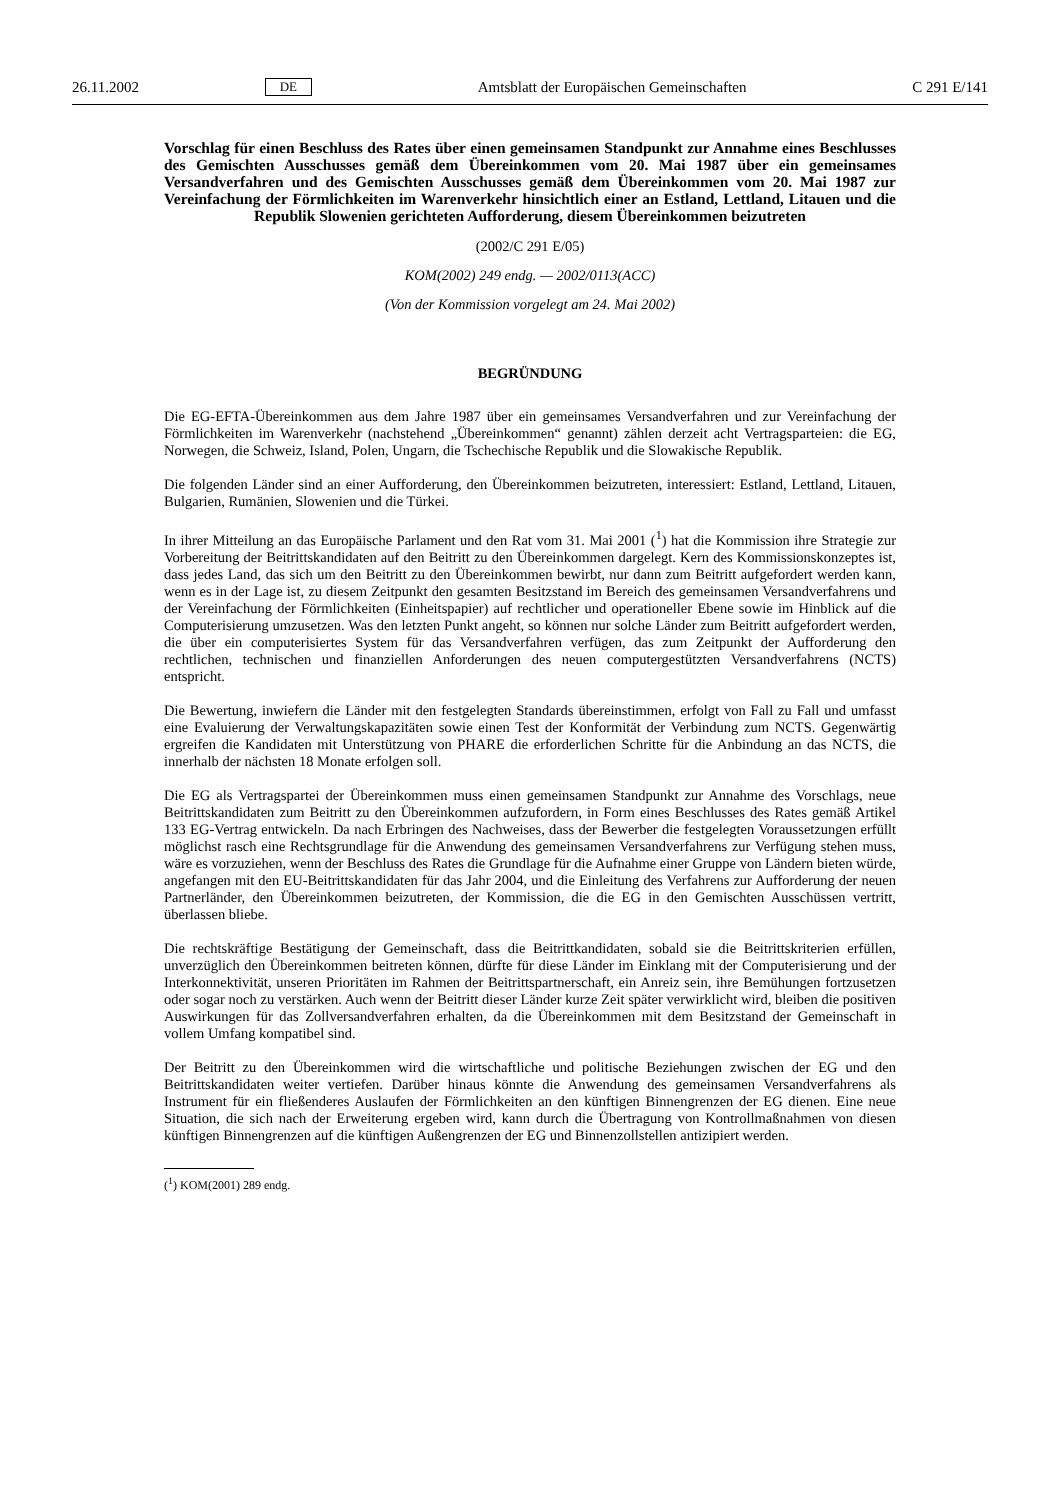26.11.2002 DE Amtsblatt der Europäischen Gemeinschaften C 291 E/141
Vorschlag für einen Beschluss des Rates über einen gemeinsamen Standpunkt zur Annahme eines Beschlusses des Gemischten Ausschusses gemäß dem Übereinkommen vom 20. Mai 1987 über ein gemeinsames Versandverfahren und des Gemischten Ausschusses gemäß dem Übereinkommen vom 20. Mai 1987 zur Vereinfachung der Förmlichkeiten im Warenverkehr hinsichtlich einer an Estland, Lettland, Litauen und die Republik Slowenien gerichteten Aufforderung, diesem Übereinkommen beizutreten
(2002/C 291 E/05)
KOM(2002) 249 endg. — 2002/0113(ACC)
(Von der Kommission vorgelegt am 24. Mai 2002)
BEGRÜNDUNG
Die EG-EFTA-Übereinkommen aus dem Jahre 1987 über ein gemeinsames Versandverfahren und zur Vereinfachung der Förmlichkeiten im Warenverkehr (nachstehend „Übereinkommen“ genannt) zählen derzeit acht Vertragsparteien: die EG, Norwegen, die Schweiz, Island, Polen, Ungarn, die Tschechische Republik und die Slowakische Republik.
Die folgenden Länder sind an einer Aufforderung, den Übereinkommen beizutreten, interessiert: Estland, Lettland, Litauen, Bulgarien, Rumänien, Slowenien und die Türkei.
In ihrer Mitteilung an das Europäische Parlament und den Rat vom 31. Mai 2001 (<sup>1</sup>) hat die Kommission ihre Strategie zur Vorbereitung der Beitrittskandidaten auf den Beitritt zu den Übereinkommen dargelegt. Kern des Kommissionskonzeptes ist, dass jedes Land, das sich um den Beitritt zu den Übereinkommen bewirbt, nur dann zum Beitritt aufgefordert werden kann, wenn es in der Lage ist, zu diesem Zeitpunkt den gesamten Besitzstand im Bereich des gemeinsamen Versandverfahrens und der Vereinfachung der Förmlichkeiten (Einheitspapier) auf rechtlicher und operationeller Ebene sowie im Hinblick auf die Computerisierung umzusetzen. Was den letzten Punkt angeht, so können nur solche Länder zum Beitritt aufgefordert werden, die über ein computerisiertes System für das Versandverfahren verfügen, das zum Zeitpunkt der Aufforderung den rechtlichen, technischen und finanziellen Anforderungen des neuen computergestützten Versandverfahrens (NCTS) entspricht.
Die Bewertung, inwiefern die Länder mit den festgelegten Standards übereinstimmen, erfolgt von Fall zu Fall und umfasst eine Evaluierung der Verwaltungskapazitäten sowie einen Test der Konformität der Verbindung zum NCTS. Gegenwärtig ergreifen die Kandidaten mit Unterstützung von PHARE die erforderlichen Schritte für die Anbindung an das NCTS, die innerhalb der nächsten 18 Monate erfolgen soll.
Die EG als Vertragspartei der Übereinkommen muss einen gemeinsamen Standpunkt zur Annahme des Vorschlags, neue Beitrittskandidaten zum Beitritt zu den Übereinkommen aufzufordern, in Form eines Beschlusses des Rates gemäß Artikel 133 EG-Vertrag entwickeln. Da nach Erbringen des Nachweises, dass der Bewerber die festgelegten Voraussetzungen erfüllt möglichst rasch eine Rechtsgrundlage für die Anwendung des gemeinsamen Versandverfahrens zur Verfügung stehen muss, wäre es vorzuziehen, wenn der Beschluss des Rates die Grundlage für die Aufnahme einer Gruppe von Ländern bieten würde, angefangen mit den EU-Beitrittskandidaten für das Jahr 2004, und die Einleitung des Verfahrens zur Aufforderung der neuen Partnerländer, den Übereinkommen beizutreten, der Kommission, die die EG in den Gemischten Ausschüssen vertritt, überlassen bliebe.
Die rechtskräftige Bestätigung der Gemeinschaft, dass die Beitrittkandidaten, sobald sie die Beitrittskriterien erfüllen, unverzüglich den Übereinkommen beitreten können, dürfte für diese Länder im Einklang mit der Computerisierung und der Interkonnektivität, unseren Prioritäten im Rahmen der Beitrittspartnerschaft, ein Anreiz sein, ihre Bemühungen fortzusetzen oder sogar noch zu verstärken. Auch wenn der Beitritt dieser Länder kurze Zeit später verwirklicht wird, bleiben die positiven Auswirkungen für das Zollversandverfahren erhalten, da die Übereinkommen mit dem Besitzstand der Gemeinschaft in vollem Umfang kompatibel sind.
Der Beitritt zu den Übereinkommen wird die wirtschaftliche und politische Beziehungen zwischen der EG und den Beitrittskandidaten weiter vertiefen. Darüber hinaus könnte die Anwendung des gemeinsamen Versandverfahrens als Instrument für ein fließenderes Auslaufen der Förmlichkeiten an den künftigen Binnengrenzen der EG dienen. Eine neue Situation, die sich nach der Erweiterung ergeben wird, kann durch die Übertragung von Kontrollmaßnahmen von diesen künftigen Binnengrenzen auf die künftigen Außengrenzen der EG und Binnenzollstellen antizipiert werden.
(<sup>1</sup>) KOM(2001) 289 endg.